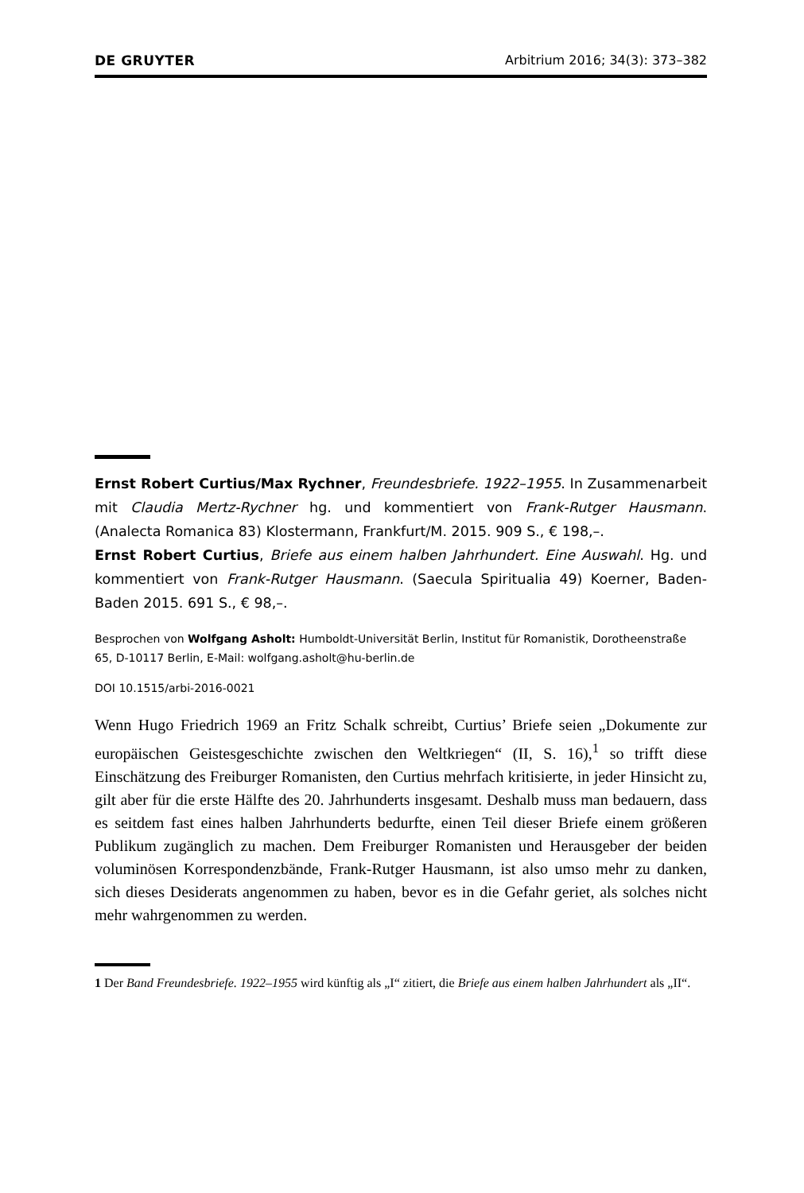DE GRUYTER Arbitrium 2016; 34(3): 373–382
Ernst Robert Curtius/Max Rychner, Freundesbriefe. 1922–1955. In Zusammenarbeit mit Claudia Mertz-Rychner hg. und kommentiert von Frank-Rutger Hausmann. (Analecta Romanica 83) Klostermann, Frankfurt/M. 2015. 909 S., € 198,–.
Ernst Robert Curtius, Briefe aus einem halben Jahrhundert. Eine Auswahl. Hg. und kommentiert von Frank-Rutger Hausmann. (Saecula Spiritualia 49) Koerner, Baden-Baden 2015. 691 S., € 98,–.
Besprochen von Wolfgang Asholt: Humboldt-Universität Berlin, Institut für Romanistik, Dorotheenstraße 65, D-10117 Berlin, E-Mail: wolfgang.asholt@hu-berlin.de
DOI 10.1515/arbi-2016-0021
Wenn Hugo Friedrich 1969 an Fritz Schalk schreibt, Curtius’ Briefe seien „Dokumente zur europäischen Geistesgeschichte zwischen den Weltkriegen“ (II, S. 16),<sup>1</sup> so trifft diese Einschätzung des Freiburger Romanisten, den Curtius mehrfach kritisierte, in jeder Hinsicht zu, gilt aber für die erste Hälfte des 20. Jahrhunderts insgesamt. Deshalb muss man bedauern, dass es seitdem fast eines halben Jahrhunderts bedurfte, einen Teil dieser Briefe einem größeren Publikum zugänglich zu machen. Dem Freiburger Romanisten und Herausgeber der beiden voluminösen Korrespondenzbände, Frank-Rutger Hausmann, ist also umso mehr zu danken, sich dieses Desiderats angenommen zu haben, bevor es in die Gefahr geriet, als solches nicht mehr wahrgenommen zu werden.
1 Der Band Freundesbriefe. 1922–1955 wird künftig als „I“ zitiert, die Briefe aus einem halben Jahrhundert als „II“.